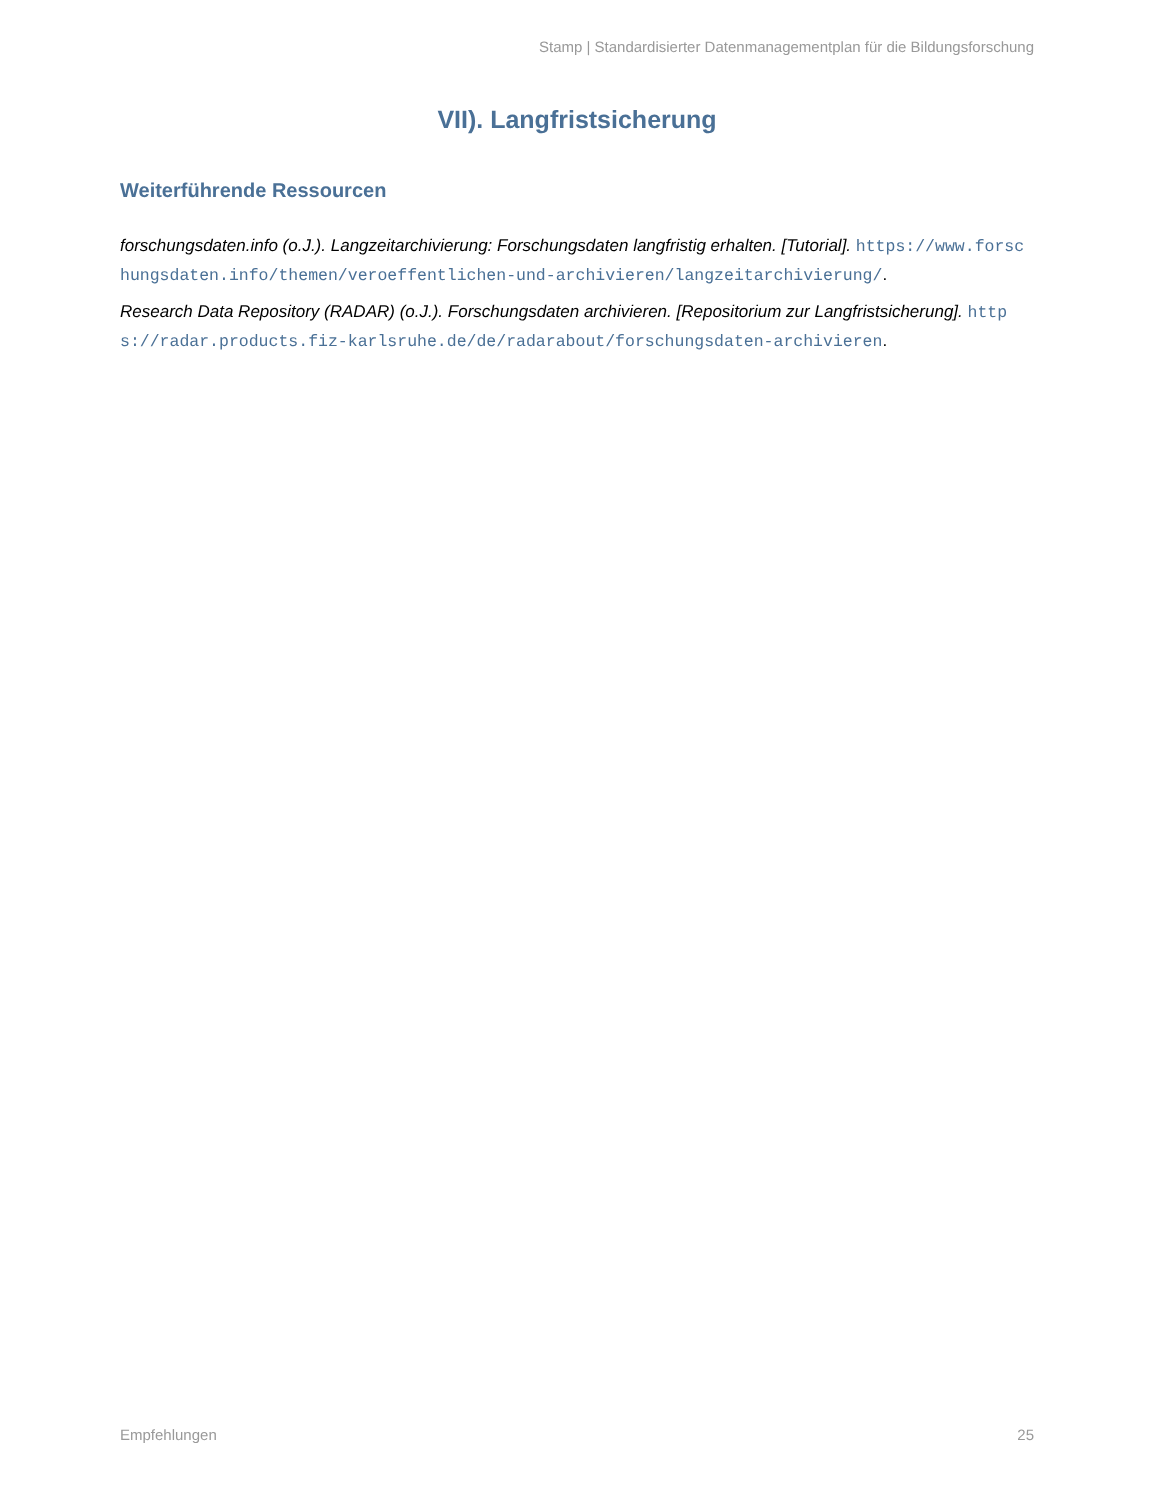Stamp | Standardisierter Datenmanagementplan für die Bildungsforschung
VII). Langfristsicherung
Weiterführende Ressourcen
forschungsdaten.info (o.J.). Langzeitarchivierung: Forschungsdaten langfristig erhalten. [Tutorial]. https://www.forschungsdaten.info/themen/veroeffentlichen-und-archivieren/langzeitarchivierung/.
Research Data Repository (RADAR) (o.J.). Forschungsdaten archivieren. [Repositorium zur Langfristsicherung]. https://radar.products.fiz-karlsruhe.de/de/radarabout/forschungsdaten-archivieren.
Empfehlungen 25